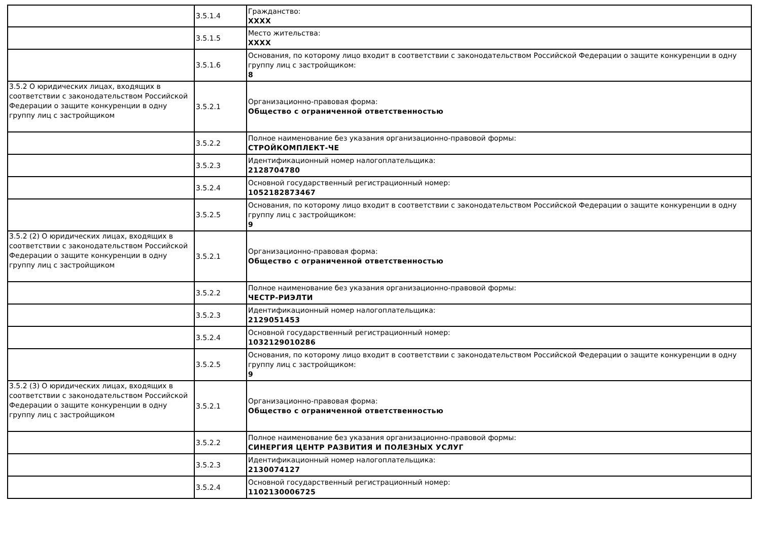| | 3.5.1.4 | Гражданство: XXXX |
| | 3.5.1.5 | Место жительства: XXXX |
| | 3.5.1.6 | Основания, по которому лицо входит в соответствии с законодательством Российской Федерации о защите конкуренции в одну группу лиц с застройщиком: 8 |
| 3.5.2 О юридических лицах, входящих в соответствии с законодательством Российской Федерации о защите конкуренции в одну группу лиц с застройщиком | 3.5.2.1 | Организационно-правовая форма: Общество с ограниченной ответственностью |
| | 3.5.2.2 | Полное наименование без указания организационно-правовой формы: СТРОЙКОМПЛЕКТ-ЧЕ |
| | 3.5.2.3 | Идентификационный номер налогоплательщика: 2128704780 |
| | 3.5.2.4 | Основной государственный регистрационный номер: 1052182873467 |
| | 3.5.2.5 | Основания, по которому лицо входит в соответствии с законодательством Российской Федерации о защите конкуренции в одну группу лиц с застройщиком: 9 |
| 3.5.2 (2) О юридических лицах, входящих в соответствии с законодательством Российской Федерации о защите конкуренции в одну группу лиц с застройщиком | 3.5.2.1 | Организационно-правовая форма: Общество с ограниченной ответственностью |
| | 3.5.2.2 | Полное наименование без указания организационно-правовой формы: ЧЕСТР-РИЭЛТИ |
| | 3.5.2.3 | Идентификационный номер налогоплательщика: 2129051453 |
| | 3.5.2.4 | Основной государственный регистрационный номер: 1032129010286 |
| | 3.5.2.5 | Основания, по которому лицо входит в соответствии с законодательством Российской Федерации о защите конкуренции в одну группу лиц с застройщиком: 9 |
| 3.5.2 (3) О юридических лицах, входящих в соответствии с законодательством Российской Федерации о защите конкуренции в одну группу лиц с застройщиком | 3.5.2.1 | Организационно-правовая форма: Общество с ограниченной ответственностью |
| | 3.5.2.2 | Полное наименование без указания организационно-правовой формы: СИНЕРГИЯ ЦЕНТР РАЗВИТИЯ И ПОЛЕЗНЫХ УСЛУГ |
| | 3.5.2.3 | Идентификационный номер налогоплательщика: 2130074127 |
| | 3.5.2.4 | Основной государственный регистрационный номер: 1102130006725 |